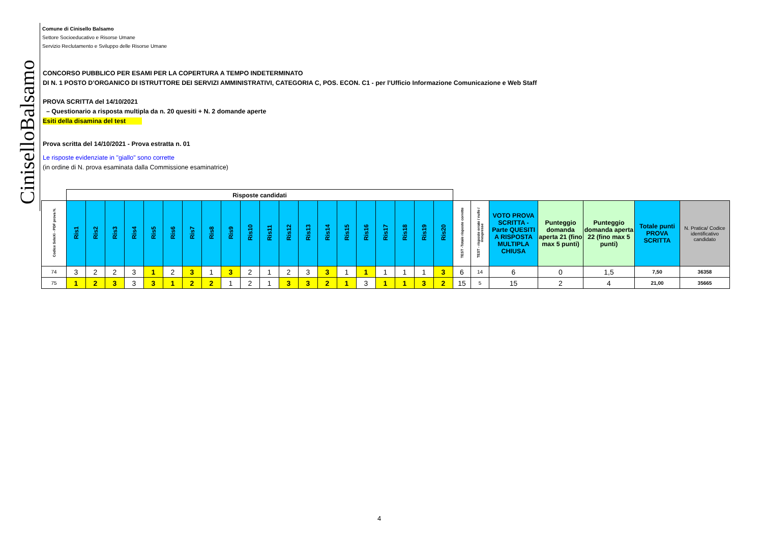CiniselloBalsamo
Comune di Cinisello Balsamo
Settore Socioeducativo e Risorse Umane
Servizio Reclutamento e Sviluppo delle Risorse Umane
CONCORSO PUBBLICO PER ESAMI PER LA COPERTURA A TEMPO INDETERMINATO
DI N. 1 POSTO D’ORGANICO DI ISTRUTTORE DEI SERVIZI AMMINISTRATIVI, CATEGORIA C, POS. ECON. C1 - per l’Ufficio Informazione Comunicazione e Web Staff
PROVA SCRITTA del 14/10/2021
– Questionario a risposta multipla da n. 20 quesiti + N. 2 domande aperte
Esiti della disamina del test
Prova scritta del 14/10/2021 - Prova estratta n. 01
Le risposte evidenziate in "giallo" sono corrette
(in ordine di N. prova esaminata dalla Commissione esaminatrice)
| | Risposte candidati | | | | | | | | | | | | | | | | | | | | | | | | | | |
| Codice SeleXi - PDF prova N. | Ris1 | Ris2 | Ris3 | Ris4 | Ris5 | Ris6 | Ris7 | Ris8 | Ris9 | Ris10 | Ris11 | Ris12 | Ris13 | Ris14 | Ris15 | Ris16 | Ris17 | Ris18 | Ris19 | Ris20 | TEST -Totale risposte corrette | TEST - risposte errate / nulle / inespresse | VOTO PROVA SCRITTA - Parte QUESITI A RISPOSTA MULTIPLA CHIUSA | Punteggio domanda aperta 21 (fino max 5 punti) | Punteggio domanda aperta 22 (fino max 5 punti) | Totale punti PROVA SCRITTA | N. Pratica/ Codice identificativo candidato |
| 74 | 3 | 2 | 2 | 3 | 1 | 2 | 3 | 1 | 3 | 2 | 1 | 2 | 3 | 3 | 1 | 1 | 1 | 1 | 1 | 3 | 6 | 14 | 6 | 0 | 1,5 | 7,50 | 36358 |
| 75 | 1 | 2 | 3 | 3 | 3 | 1 | 2 | 2 | 1 | 2 | 1 | 3 | 3 | 2 | 1 | 3 | 1 | 1 | 3 | 2 | 15 | 5 | 15 | 2 | 4 | 21,00 | 35665 |
4